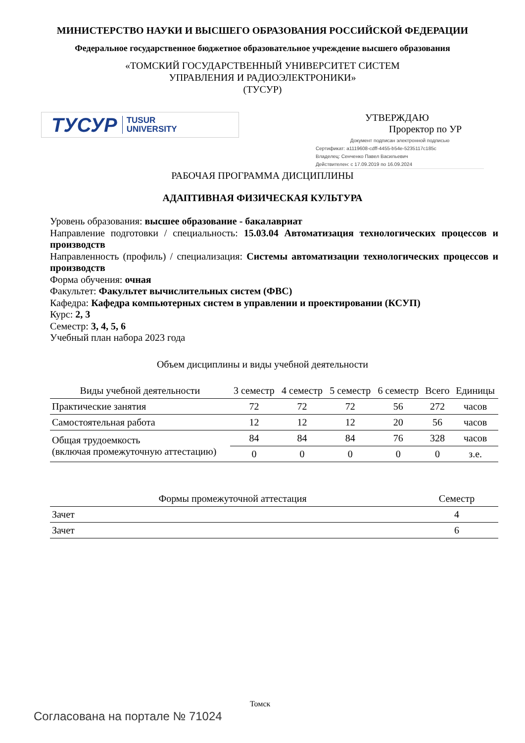МИНИСТЕРСТВО НАУКИ И ВЫСШЕГО ОБРАЗОВАНИЯ РОССИЙСКОЙ ФЕДЕРАЦИИ
Федеральное государственное бюджетное образовательное учреждение высшего образования
«ТОМСКИЙ ГОСУДАРСТВЕННЫЙ УНИВЕРСИТЕТ СИСТЕМ
УПРАВЛЕНИЯ И РАДИОЭЛЕКТРОНИКИ»
(ТУСУР)
ТУСУР TUSUR
UNIVERSITY
УТВЕРЖДАЮ
Проректор по УР
Документ подписан электронной подписью
Сертификат: a1119608-cdff-4455-b54e-5235117c185c
Владелец: Сенченко Павел Васильевич
Действителен: с 17.09.2019 по 16.09.2024
РАБОЧАЯ ПРОГРАММА ДИСЦИПЛИНЫ
АДАПТИВНАЯ ФИЗИЧЕСКАЯ КУЛЬТУРА
Уровень образования: высшее образование - бакалавриат
Направление подготовки / специальность: 15.03.04 Автоматизация технологических процессов и производств
Направленность (профиль) / специализация: Системы автоматизации технологических процессов и производств
Форма обучения: очная
Факультет: Факультет вычислительных систем (ФВС)
Кафедра: Кафедра компьютерных систем в управлении и проектировании (КСУП)
Курс: 2, 3
Семестр: 3, 4, 5, 6
Учебный план набора 2023 года
Объем дисциплины и виды учебной деятельности
| Виды учебной деятельности | 3 семестр | 4 семестр | 5 семестр | 6 семестр | Всего | Единицы |
| --- | --- | --- | --- | --- | --- | --- |
| Практические занятия | 72 | 72 | 72 | 56 | 272 | часов |
| Самостоятельная работа | 12 | 12 | 12 | 20 | 56 | часов |
| Общая трудоемкость (включая промежуточную аттестацию) | 84 | 84 | 84 | 76 | 328 | часов |
| | 0 | 0 | 0 | 0 | 0 | з.е. |
| Формы промежуточной аттестация | Семестр |
| --- | --- |
| Зачет | 4 |
| Зачет | 6 |
Томск
Согласована на портале № 71024